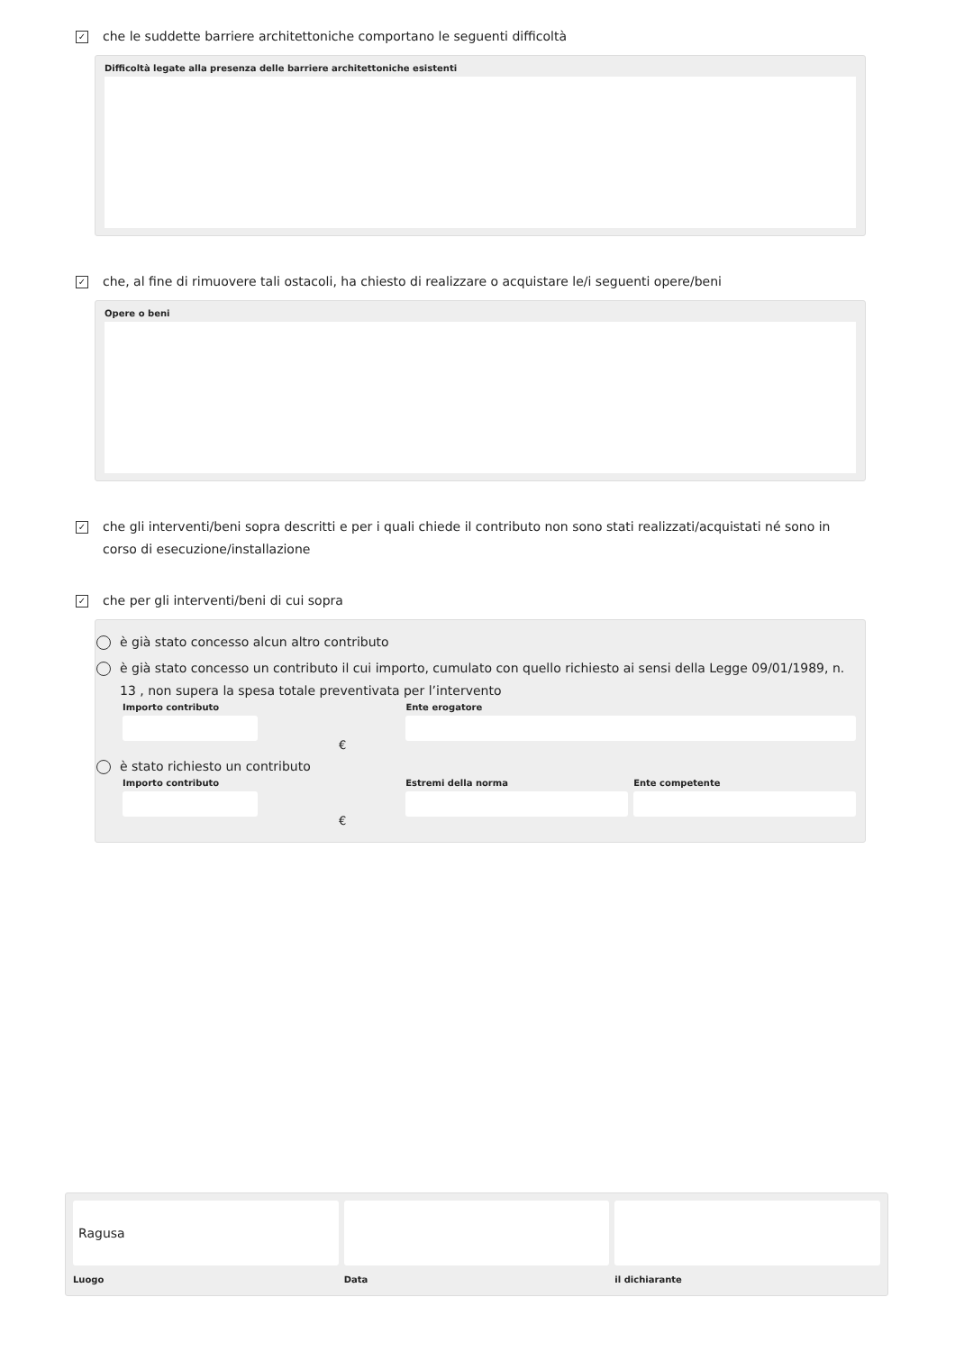✓
che le suddette barriere architettoniche comportano le seguenti difficoltà
Difficoltà legate alla presenza delle barriere architettoniche esistenti
✓
che, al fine di rimuovere tali ostacoli, ha chiesto di realizzare o acquistare le/i seguenti opere/beni
Opere o beni
✓
che gli interventi/beni sopra descritti e per i quali chiede il contributo non sono stati realizzati/acquistati né sono in corso di esecuzione/installazione
✓
che per gli interventi/beni di cui sopra
è già stato concesso alcun altro contributo
è già stato concesso un contributo il cui importo, cumulato con quello richiesto ai sensi della Legge 09/01/1989, n. 13 , non supera la spesa totale preventivata per l’intervento
Importo contributo
€
Ente erogatore
è stato richiesto un contributo
Importo contributo
€
Estremi della norma Ente competente
Ragusa
Luogo
Data il dichiarante